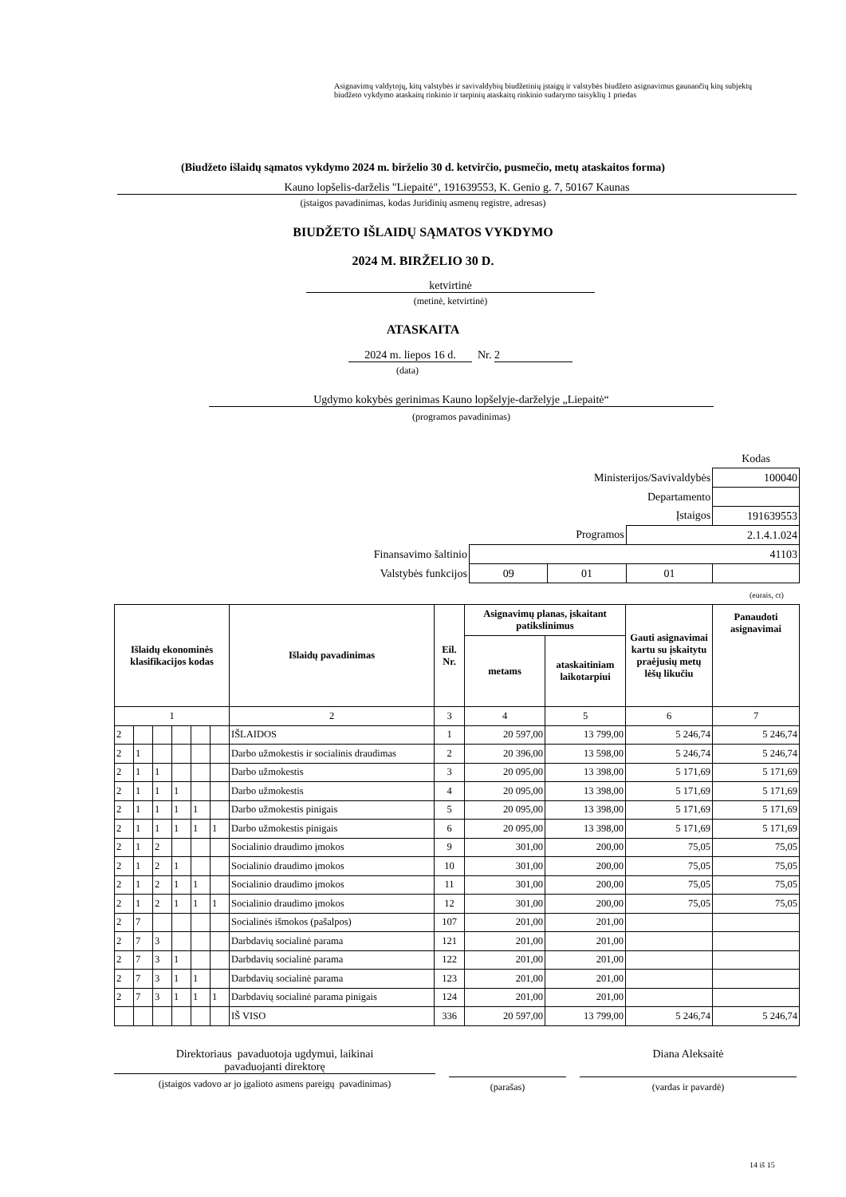Asignavimų valdytojų, kitų valstybės ir savivaldybių biudžetinių įstaigų ir valstybės biudžeto asignavimus gaunančių kitų subjektų biudžeto vykdymo ataskaitų rinkinio ir tarpinių ataskaitų rinkinio sudarymo taisyklių 1 priedas
(Biudžeto išlaidų sąmatos vykdymo 2024 m. birželio 30 d. ketvirčio, pusmečio, metų ataskaitos forma)
Kauno lopšelis-darželis "Liepaitė", 191639553, K. Genio g. 7, 50167 Kaunas
(įstaigos pavadinimas, kodas Juridinių asmenų registre, adresas)
BIUDŽETO IŠLAIDŲ SĄMATOS VYKDYMO
2024 M. BIRŽELIO 30 D.
ketvirtinė
(metinė, ketvirtinė)
ATASKAITA
2024 m. liepos 16 d. Nr. 2
(data)
Ugdymo kokybės gerinimas Kauno lopšelyje-darželyje „Liepaitė“
(programos pavadinimas)
| | | | | Kodas |
| Ministerijos/Savivaldybės | | | | 100040 |
| Departamento | | | | |
| Įstaigos | | | | 191639553 |
| Programos | | | 2.1.4.1.024 | |
| Finansavimo šaltinio | 41103 | | | |
| Valstybės funkcijos | 09 | 01 | 01 | |
(eurais, ct)
| Išlaidų ekonominės klasifikacijos kodas | | | | | | Išlaidų pavadinimas | Eil. Nr. | Asignavimų planas, įskaitant patikslinimus | | Gauti asignavimai kartu su įskaitytu praėjusių metų lėšų likučiu | Panaudoti asignavimai |
| --- | --- | --- | --- | --- | --- | --- | --- | --- | --- | --- | --- |
| | | | | | | | | metams | ataskaitiniam laikotarpiui | | |
| 1 | | | | | | 2 | 3 | 4 | 5 | 6 | 7 |
| 2 | | | | | | IŠLAIDOS | 1 | 20 597,00 | 13 799,00 | 5 246,74 | 5 246,74 |
| 2 | 1 | | | | | Darbo užmokestis ir socialinis draudimas | 2 | 20 396,00 | 13 598,00 | 5 246,74 | 5 246,74 |
| 2 | 1 | 1 | | | | Darbo užmokestis | 3 | 20 095,00 | 13 398,00 | 5 171,69 | 5 171,69 |
| 2 | 1 | 1 | 1 | | | Darbo užmokestis | 4 | 20 095,00 | 13 398,00 | 5 171,69 | 5 171,69 |
| 2 | 1 | 1 | 1 | 1 | | Darbo užmokestis pinigais | 5 | 20 095,00 | 13 398,00 | 5 171,69 | 5 171,69 |
| 2 | 1 | 1 | 1 | 1 | 1 | Darbo užmokestis pinigais | 6 | 20 095,00 | 13 398,00 | 5 171,69 | 5 171,69 |
| 2 | 1 | 2 | | | | Socialinio draudimo įmokos | 9 | 301,00 | 200,00 | 75,05 | 75,05 |
| 2 | 1 | 2 | 1 | | | Socialinio draudimo įmokos | 10 | 301,00 | 200,00 | 75,05 | 75,05 |
| 2 | 1 | 2 | 1 | 1 | | Socialinio draudimo įmokos | 11 | 301,00 | 200,00 | 75,05 | 75,05 |
| 2 | 1 | 2 | 1 | 1 | 1 | Socialinio draudimo įmokos | 12 | 301,00 | 200,00 | 75,05 | 75,05 |
| 2 | 7 | | | | | Socialinės išmokos (pašalpos) | 107 | 201,00 | 201,00 | | |
| 2 | 7 | 3 | | | | Darbdavių socialinė parama | 121 | 201,00 | 201,00 | | |
| 2 | 7 | 3 | 1 | | | Darbdavių socialinė parama | 122 | 201,00 | 201,00 | | |
| 2 | 7 | 3 | 1 | 1 | | Darbdavių socialinė parama | 123 | 201,00 | 201,00 | | |
| 2 | 7 | 3 | 1 | 1 | 1 | Darbdavių socialinė parama pinigais | 124 | 201,00 | 201,00 | | |
| | | | | | | IŠ VISO | 336 | 20 597,00 | 13 799,00 | 5 246,74 | 5 246,74 |
Direktoriaus pavaduotoja ugdymui, laikinai
pavaduojanti direktorę
(įstaigos vadovo ar jo įgalioto asmens pareigų pavadinimas)
(parašas)
Diana Aleksaitė
(vardas ir pavardė)
14 iš 15